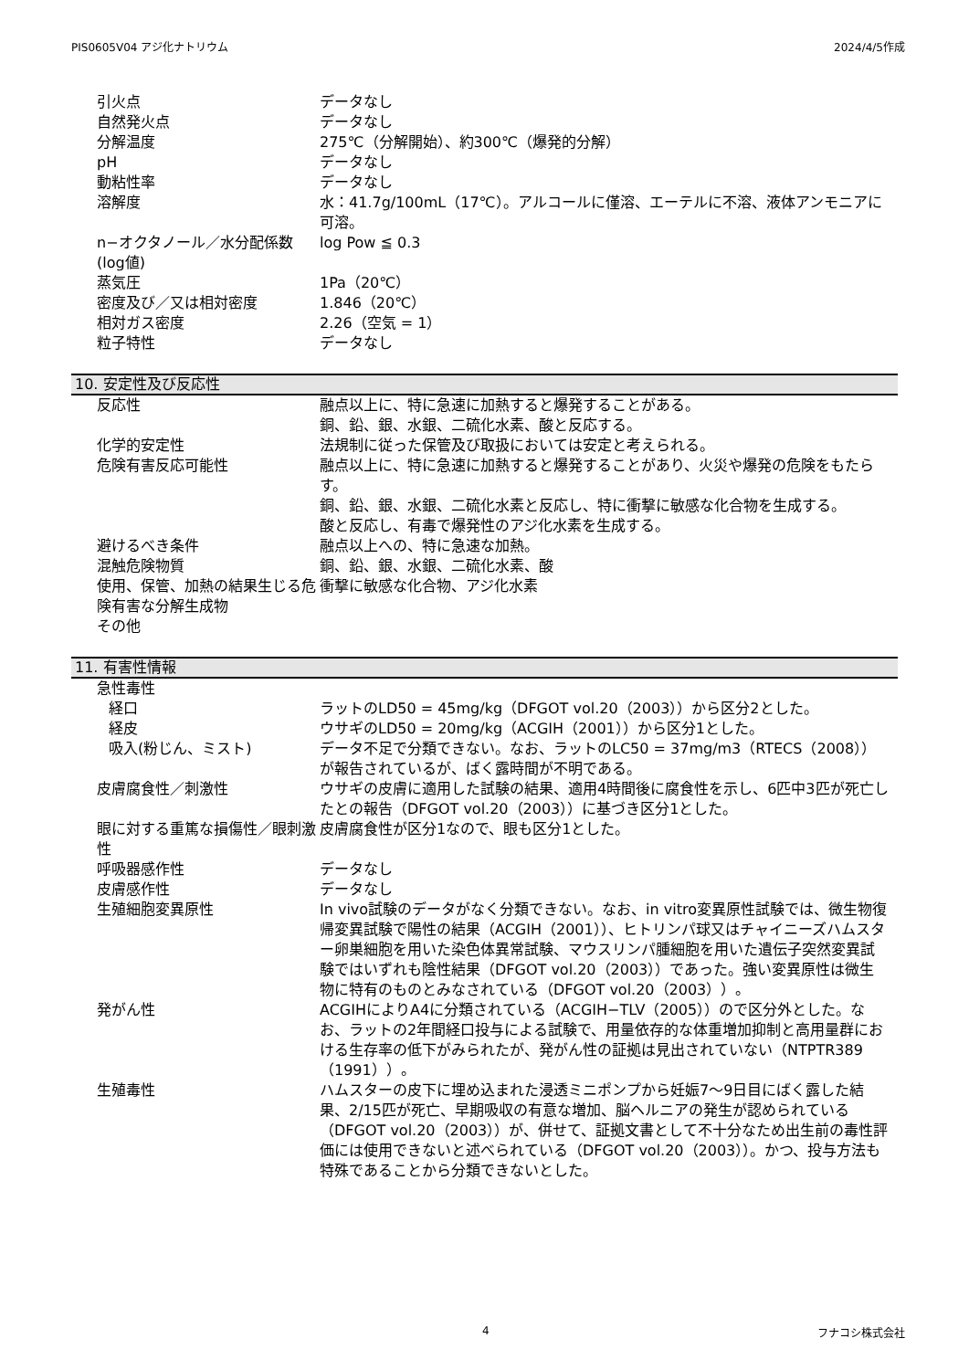PIS0605V04 アジ化ナトリウム 2024/4/5作成
引火点 データなし
自然発火点 データなし
分解温度 275℃（分解開始）、約300℃（爆発的分解）
pH データなし
動粘性率 データなし
溶解度 水：41.7g/100mL（17℃）。アルコールに僅溶、エーテルに不溶、液体アンモニアに可溶。
n−オクタノール／水分配係数(log値)
log Pow ≦ 0.3
蒸気圧 1Pa（20℃）
密度及び／又は相対密度 1.846（20℃）
相対ガス密度 2.26（空気 = 1）
粒子特性 データなし
10. 安定性及び反応性
反応性 融点以上に、特に急速に加熱すると爆発することがある。
銅、鉛、銀、水銀、二硫化水素、酸と反応する。
化学的安定性 法規制に従った保管及び取扱においては安定と考えられる。
危険有害反応可能性 融点以上に、特に急速に加熱すると爆発することがあり、火災や爆発の危険をもたらす。
銅、鉛、銀、水銀、二硫化水素と反応し、特に衝撃に敏感な化合物を生成する。
酸と反応し、有毒で爆発性のアジ化水素を生成する。
避けるべき条件 融点以上への、特に急速な加熱。
混触危険物質 銅、鉛、銀、水銀、二硫化水素、酸
使用、保管、加熱の結果生じる危険有害な分解生成物
衝撃に敏感な化合物、アジ化水素
その他
11. 有害性情報
急性毒性
経口 ラットのLD50 = 45mg/kg（DFGOT vol.20（2003））から区分2とした。
経皮 ウサギのLD50 = 20mg/kg（ACGIH（2001））から区分1とした。
吸入(粉じん、ミスト) データ不足で分類できない。なお、ラットのLC50 = 37mg/m3（RTECS（2008））が報告されているが、ばく露時間が不明である。
皮膚腐食性／刺激性 ウサギの皮膚に適用した試験の結果、適用4時間後に腐食性を示し、6匹中3匹が死亡したとの報告（DFGOT vol.20（2003））に基づき区分1とした。
眼に対する重篤な損傷性／眼刺激性 皮膚腐食性が区分1なので、眼も区分1とした。
呼吸器感作性 データなし
皮膚感作性 データなし
生殖細胞変異原性 In vivo試験のデータがなく分類できない。なお、in vitro変異原性試験では、微生物復帰変異試験で陽性の結果（ACGIH（2001））、ヒトリンパ球又はチャイニーズハムスター卵巣細胞を用いた染色体異常試験、マウスリンパ腫細胞を用いた遺伝子突然変異試験ではいずれも陰性結果（DFGOT vol.20（2003））であった。強い変異原性は微生物に特有のものとみなされている（DFGOT vol.20（2003））。
発がん性 ACGIHによりA4に分類されている（ACGIH−TLV（2005））ので区分外とした。なお、ラットの2年間経口投与による試験で、用量依存的な体重増加抑制と高用量群における生存率の低下がみられたが、発がん性の証拠は見出されていない（NTPTR389（1991））。
生殖毒性 ハムスターの皮下に埋め込まれた浸透ミニポンプから妊娠7～9日目にばく露した結果、2/15匹が死亡、早期吸収の有意な増加、脳ヘルニアの発生が認められている（DFGOT vol.20（2003））が、併せて、証拠文書として不十分なため出生前の毒性評価には使用できないと述べられている（DFGOT vol.20（2003））。かつ、投与方法も特殊であることから分類できないとした。
4 フナコシ株式会社